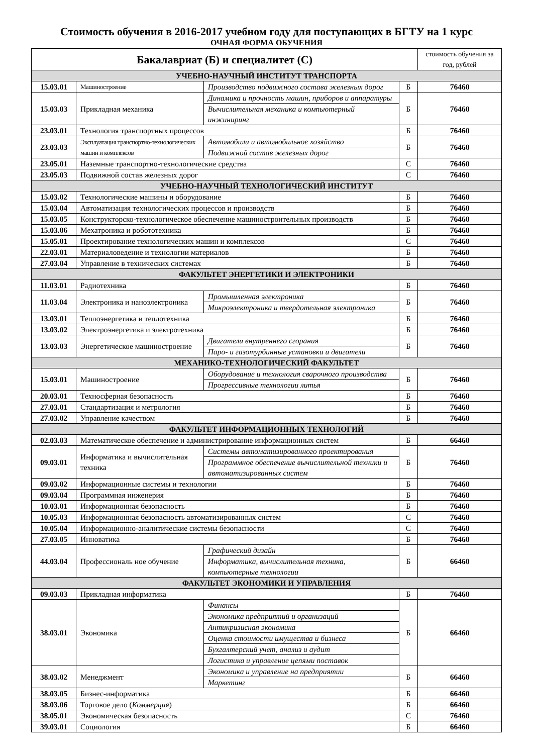Стоимость обучения в 2016-2017 учебном году для поступающих в БГТУ на 1 курс
ОЧНАЯ ФОРМА ОБУЧЕНИЯ
| Бакалавриат (Б) и специалитет (С) | | | | стоимость обучения за год, рублей |
| --- | --- | --- | --- | --- |
| УЧЕБНО-НАУЧНЫЙ ИНСТИТУТ ТРАНСПОРТА | | | | |
| 15.03.01 | Машиностроение | Производство подвижного состава железных дорог | Б | 76460 |
| 15.03.03 | Прикладная механика | Динамика и прочность машин, приборов и аппаратуры | Б | 76460 |
| | | Вычислительная механика и компьютерный инжиниринг | | |
| 23.03.01 | Технология транспортных процессов | | Б | 76460 |
| 23.03.03 | Эксплуатация транспортно-технологических машин и комплексов | Автомобили и автомобильное хозяйство | Б | 76460 |
| | | Подвижной состав железных дорог | | |
| 23.05.01 | Наземные транспортно-технологические средства | | С | 76460 |
| 23.05.03 | Подвижной состав железных дорог | | С | 76460 |
| УЧЕБНО-НАУЧНЫЙ ТЕХНОЛОГИЧЕСКИЙ ИНСТИТУТ | | | | |
| 15.03.02 | Технологические машины и оборудование | | Б | 76460 |
| 15.03.04 | Автоматизация технологических процессов и производств | | Б | 76460 |
| 15.03.05 | Конструкторско-технологическое обеспечение машиностроительных производств | | Б | 76460 |
| 15.03.06 | Мехатроника и робототехника | | Б | 76460 |
| 15.05.01 | Проектирование технологических машин и комплексов | | С | 76460 |
| 22.03.01 | Материаловедение и технологии материалов | | Б | 76460 |
| 27.03.04 | Управление в технических системах | | Б | 76460 |
| ФАКУЛЬТЕТ ЭНЕРГЕТИКИ И ЭЛЕКТРОНИКИ | | | | |
| 11.03.01 | Радиотехника | | Б | 76460 |
| 11.03.04 | Электроника и наноэлектроника | Промышленная электроника | Б | 76460 |
| | | Микроэлектроника и твердотельная электроника | | |
| 13.03.01 | Теплоэнергетика и теплотехника | | Б | 76460 |
| 13.03.02 | Электроэнергетика и электротехника | | Б | 76460 |
| 13.03.03 | Энергетическое машиностроение | Двигатели внутреннего сгорания | Б | 76460 |
| | | Паро- и газотурбинные установки и двигатели | | |
| МЕХАНИКО-ТЕХНОЛОГИЧЕСКИЙ ФАКУЛЬТЕТ | | | | |
| 15.03.01 | Машиностроение | Оборудование и технология сварочного производства | Б | 76460 |
| | | Прогрессивные технологии литья | | |
| 20.03.01 | Техносферная безопасность | | Б | 76460 |
| 27.03.01 | Стандартизация и метрология | | Б | 76460 |
| 27.03.02 | Управление качеством | | Б | 76460 |
| ФАКУЛЬТЕТ ИНФОРМАЦИОННЫХ ТЕХНОЛОГИЙ | | | | |
| 02.03.03 | Математическое обеспечение и администрирование информационных систем | | Б | 66460 |
| 09.03.01 | Информатика и вычислительная техника | Системы автоматизированного проектирования | Б | 76460 |
| | | Программное обеспечение вычислительной техники и автоматизированных систем | | |
| 09.03.02 | Информационные системы и технологии | | Б | 76460 |
| 09.03.04 | Программная инженерия | | Б | 76460 |
| 10.03.01 | Информационная безопасность | | Б | 76460 |
| 10.05.03 | Информационная безопасность автоматизированных систем | | С | 76460 |
| 10.05.04 | Информационно-аналитические системы безопасности | | С | 76460 |
| 27.03.05 | Инноватика | | Б | 76460 |
| 44.03.04 | Профессиональ ное обучение | Графический дизайн | Б | 66460 |
| | | Информатика, вычислительная техника, компьютерные технологии | | |
| ФАКУЛЬТЕТ ЭКОНОМИКИ И УПРАВЛЕНИЯ | | | | |
| 09.03.03 | Прикладная информатика | | Б | 76460 |
| 38.03.01 | Экономика | Финансы | Б | 66460 |
| | | Экономика предприятий и организаций | | |
| | | Антикризисная экономика | | |
| | | Оценка стоимости имущества и бизнеса | | |
| | | Бухгалтерский учет, анализ и аудит | | |
| | | Логистика и управление цепями поставок | | |
| 38.03.02 | Менеджмент | Экономика и управление на предприятии | Б | 66460 |
| | | Маркетинг | | |
| 38.03.05 | Бизнес-информатика | | Б | 66460 |
| 38.03.06 | Торговое дело ( Коммерция ) | | Б | 66460 |
| 38.05.01 | Экономическая безопасность | | С | 76460 |
| 39.03.01 | Социология | | Б | 66460 |